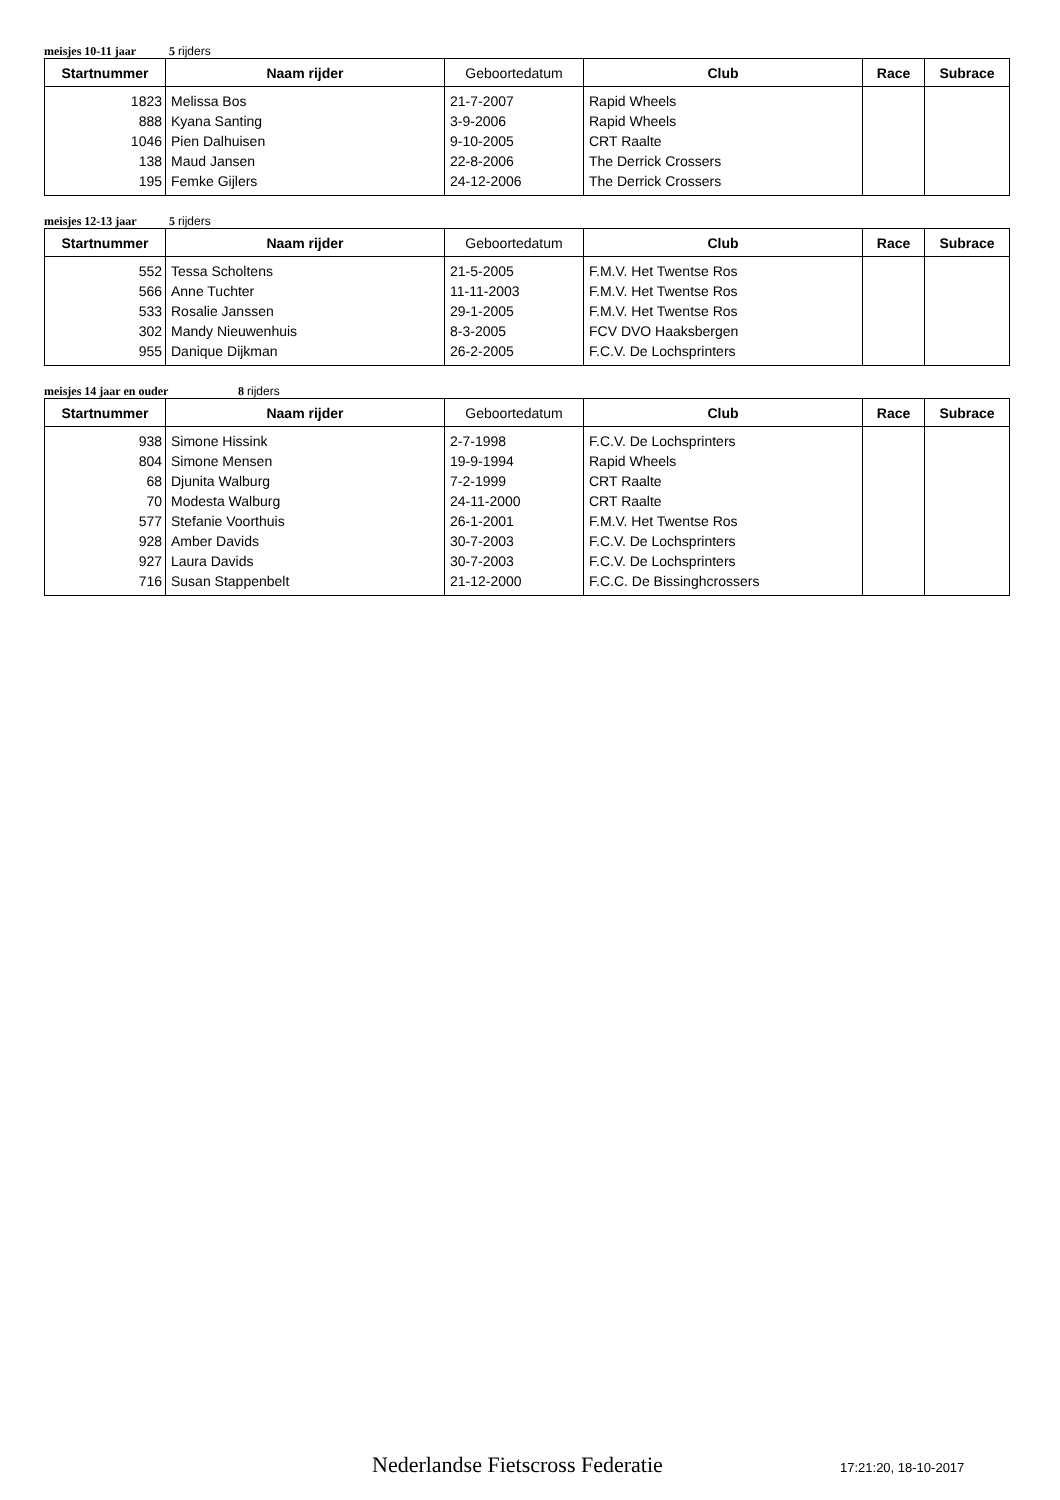meisjes 10-11 jaar 5 rijders
| Startnummer | Naam rijder | Geboortedatum | Club | Race | Subrace |
| --- | --- | --- | --- | --- | --- |
| 1823 | Melissa Bos | 21-7-2007 | Rapid Wheels | | |
| 888 | Kyana Santing | 3-9-2006 | Rapid Wheels | | |
| 1046 | Pien Dalhuisen | 9-10-2005 | CRT Raalte | | |
| 138 | Maud Jansen | 22-8-2006 | The Derrick Crossers | | |
| 195 | Femke Gijlers | 24-12-2006 | The Derrick Crossers | | |
meisjes 12-13 jaar 5 rijders
| Startnummer | Naam rijder | Geboortedatum | Club | Race | Subrace |
| --- | --- | --- | --- | --- | --- |
| 552 | Tessa Scholtens | 21-5-2005 | F.M.V. Het Twentse Ros | | |
| 566 | Anne Tuchter | 11-11-2003 | F.M.V. Het Twentse Ros | | |
| 533 | Rosalie Janssen | 29-1-2005 | F.M.V. Het Twentse Ros | | |
| 302 | Mandy Nieuwenhuis | 8-3-2005 | FCV DVO Haaksbergen | | |
| 955 | Danique Dijkman | 26-2-2005 | F.C.V. De Lochsprinters | | |
meisjes 14 jaar en ouder 8 rijders
| Startnummer | Naam rijder | Geboortedatum | Club | Race | Subrace |
| --- | --- | --- | --- | --- | --- |
| 938 | Simone Hissink | 2-7-1998 | F.C.V. De Lochsprinters | | |
| 804 | Simone Mensen | 19-9-1994 | Rapid Wheels | | |
| 68 | Djunita Walburg | 7-2-1999 | CRT Raalte | | |
| 70 | Modesta Walburg | 24-11-2000 | CRT Raalte | | |
| 577 | Stefanie Voorthuis | 26-1-2001 | F.M.V. Het Twentse Ros | | |
| 928 | Amber Davids | 30-7-2003 | F.C.V. De Lochsprinters | | |
| 927 | Laura Davids | 30-7-2003 | F.C.V. De Lochsprinters | | |
| 716 | Susan Stappenbelt | 21-12-2000 | F.C.C. De Bissinghcrossers | | |
Nederlandse Fietscross Federatie
17:21:20, 18-10-2017